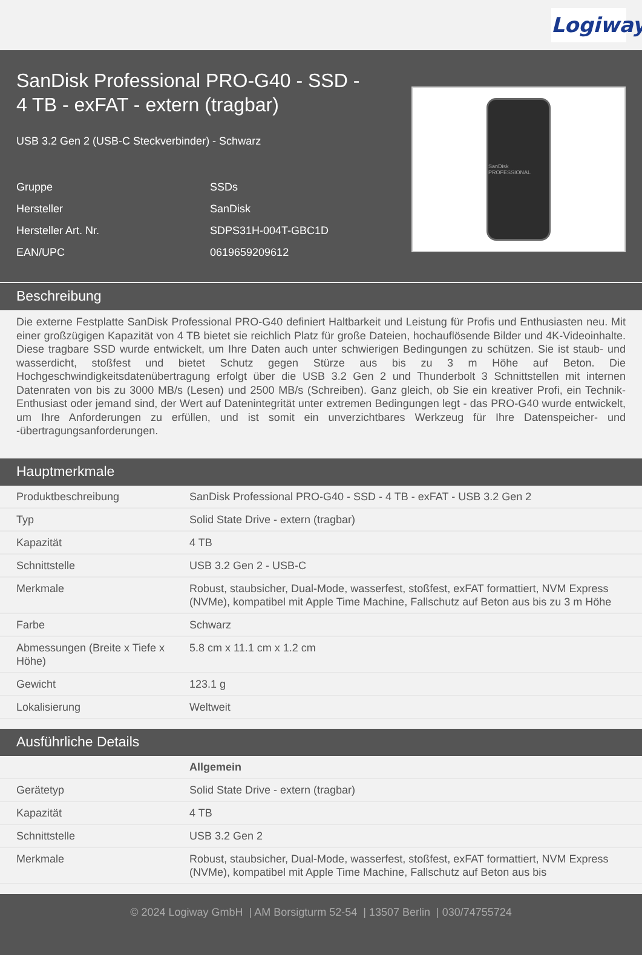Logiway
SanDisk Professional PRO-G40 - SSD - 4 TB - exFAT - extern (tragbar)
USB 3.2 Gen 2 (USB-C Steckverbinder) - Schwarz
| Gruppe | SSDs |
| Hersteller | SanDisk |
| Hersteller Art. Nr. | SDPS31H-004T-GBC1D |
| EAN/UPC | 0619659209612 |
SanDisk PROFESSIONAL
Beschreibung
Die externe Festplatte SanDisk Professional PRO-G40 definiert Haltbarkeit und Leistung für Profis und Enthusiasten neu. Mit einer großzügigen Kapazität von 4 TB bietet sie reichlich Platz für große Dateien, hochauflösende Bilder und 4K-Videoinhalte. Diese tragbare SSD wurde entwickelt, um Ihre Daten auch unter schwierigen Bedingungen zu schützen. Sie ist staub- und wasserdicht, stoßfest und bietet Schutz gegen Stürze aus bis zu 3 m Höhe auf Beton. Die Hochgeschwindigkeitsdatenübertragung erfolgt über die USB 3.2 Gen 2 und Thunderbolt 3 Schnittstellen mit internen Datenraten von bis zu 3000 MB/s (Lesen) und 2500 MB/s (Schreiben). Ganz gleich, ob Sie ein kreativer Profi, ein Technik-Enthusiast oder jemand sind, der Wert auf Datenintegrität unter extremen Bedingungen legt - das PRO-G40 wurde entwickelt, um Ihre Anforderungen zu erfüllen, und ist somit ein unverzichtbares Werkzeug für Ihre Datenspeicher- und -übertragungsanforderungen.
Hauptmerkmale
| Produktbeschreibung | SanDisk Professional PRO-G40 - SSD - 4 TB - exFAT - USB 3.2 Gen 2 |
| Typ | Solid State Drive - extern (tragbar) |
| Kapazität | 4 TB |
| Schnittstelle | USB 3.2 Gen 2 - USB-C |
| Merkmale | Robust, staubsicher, Dual-Mode, wasserfest, stoßfest, exFAT formattiert, NVM Express (NVMe), kompatibel mit Apple Time Machine, Fallschutz auf Beton aus bis zu 3 m Höhe |
| Farbe | Schwarz |
| Abmessungen (Breite x Tiefe x Höhe) | 5.8 cm x 11.1 cm x 1.2 cm |
| Gewicht | 123.1 g |
| Lokalisierung | Weltweit |
Ausführliche Details
| | Allgemein |
| Gerätetyp | Solid State Drive - extern (tragbar) |
| Kapazität | 4 TB |
| Schnittstelle | USB 3.2 Gen 2 |
| Merkmale | Robust, staubsicher, Dual-Mode, wasserfest, stoßfest, exFAT formattiert, NVM Express (NVMe), kompatibel mit Apple Time Machine, Fallschutz auf Beton aus bis |
© 2024 Logiway GmbH | AM Borsigturm 52-54 | 13507 Berlin | 030/74755724